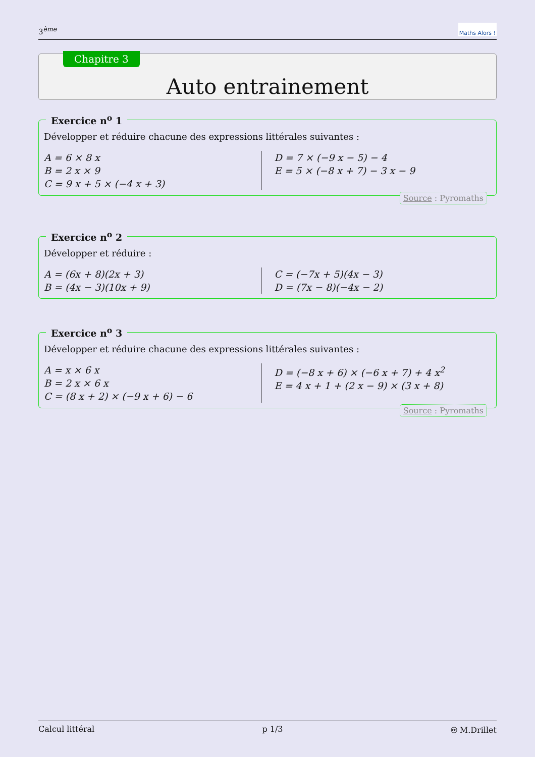3<sup>ème</sup> Maths Alors !
Chapitre 3
Auto entrainement
Exercice n<sup>o</sup> 1
Développer et réduire chacune des expressions littérales suivantes :
A = 6 × 8 x
B = 2 x × 9
C = 9 x + 5 × (−4 x + 3)
D = 7 × (−9 x − 5) − 4
E = 5 × (−8 x + 7) − 3 x − 9
Source : Pyromaths
Exercice n<sup>o</sup> 2
Développer et réduire :
A = (6x + 8)(2x + 3)
B = (4x − 3)(10x + 9)
C = (−7x + 5)(4x − 3)
D = (7x − 8)(−4x − 2)
Exercice n<sup>o</sup> 3
Développer et réduire chacune des expressions littérales suivantes :
A = x × 6 x
B = 2 x × 6 x
C = (8 x + 2) × (−9 x + 6) − 6
D = (−8 x + 6) × (−6 x + 7) + 4 x<sup>2</sup>
E = 4 x + 1 + (2 x − 9) × (3 x + 8)
Source : Pyromaths
Calcul littéral p 1/3 🅭 M.Drillet